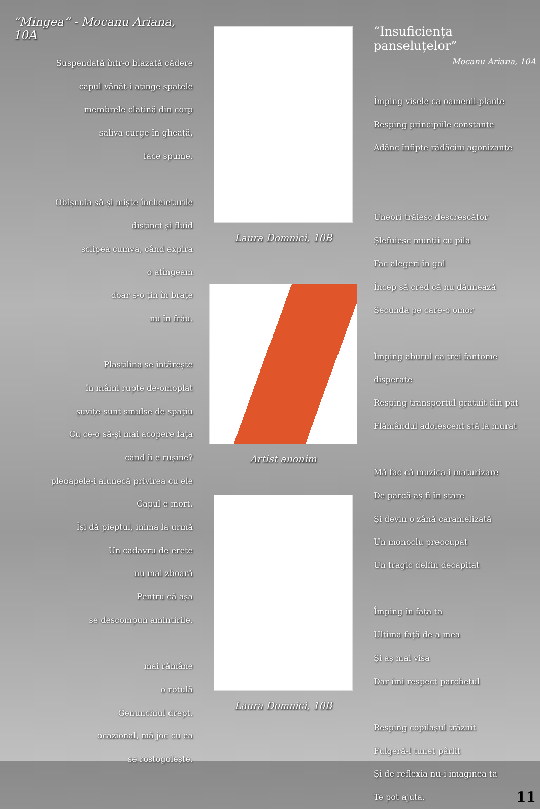“Mingea” - Mocanu Ariana, 10A
Suspendată într-o blazată cădere
capul vânăt-i atinge spatele
membrele clatină din corp
saliva curge în gheață,
face spume.
Obișnuia să-și miște încheieturile
distinct și fluid
sclipea cumva, când expira
o atingeam
doar s-o țin în brațe
nu în frâu.
Plastilina se întărește
în mâini rupte de-omoplat
șuvițe sunt smulse de spațiu
Cu ce-o să-și mai acopere fața
când îi e rușine?
pleoapele-i alunecă privirea cu ele
Capul e mort.
Își dă pieptul, inima la urmă
Un cadavru de erete
nu mai zboară
Pentru că așa
se descompun amintirile.
mai rămâne
o rotulă
Genunchiul drept.
ocazional, mă joc cu ea
se rostogolește.
Laura Domnici, 10B
Artist anonim
Laura Domnici, 10B
“Insuficiența panseluțelor”
Mocanu Ariana, 10A
Împing visele ca oamenii-plante
Resping principiile constante
Adânc înfipte rădăcini agonizante
Uneori trăiesc descrescător
Șlefuiesc munții cu pila
Fac alegeri în gol
Încep să cred că nu dăunează
Secunda pe care-o omor
Împing aburul ca trei fantome disperate
Resping transportul gratuit din pat
Flămândul adolescent stă la murat
Mă fac că muzica-i maturizare
De parcă-aș fi în stare
Și devin o zână caramelizată
Un monoclu preocupat
Un tragic delfin decapitat
Împing în fața ta
Ultima față de-a mea
Și aș mai visa
Dar îmi respect parchetul
Resping copilașul trăznit
Fulgeră-l tunet pârlit
Și de reflexia nu-i imaginea ta
Te pot ajuta.
11